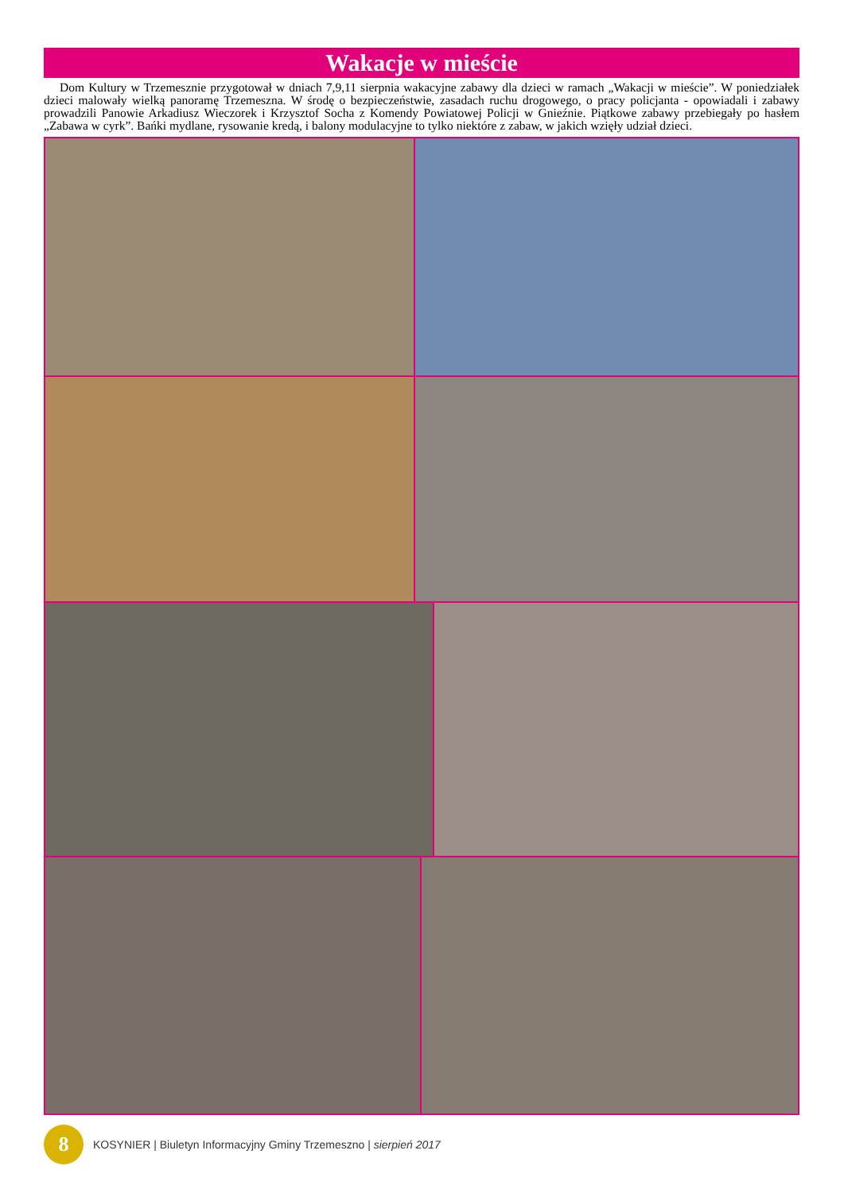Wakacje w mieście
Dom Kultury w Trzemesznie przygotował w dniach 7,9,11 sierpnia wakacyjne zabawy dla dzieci w ramach „Wakacji w mieście”. W poniedziałek dzieci malowały wielką panoramę Trzemeszna. W środę o bezpieczeństwie, zasadach ruchu drogowego, o pracy policjanta - opowiadali i zabawy prowadzili Panowie Arkadiusz Wieczorek i Krzysztof Socha z Komendy Powiatowej Policji w Gnieźnie. Piątkowe zabawy przebiegały po hasłem „Zabawa w cyrk”. Bańki mydlane, rysowanie kredą, i balony modulacyjne to tylko niektóre z zabaw, w jakich wzięły udział dzieci.
8
KOSYNIER | Biuletyn Informacyjny Gminy Trzemeszno | sierpień 2017